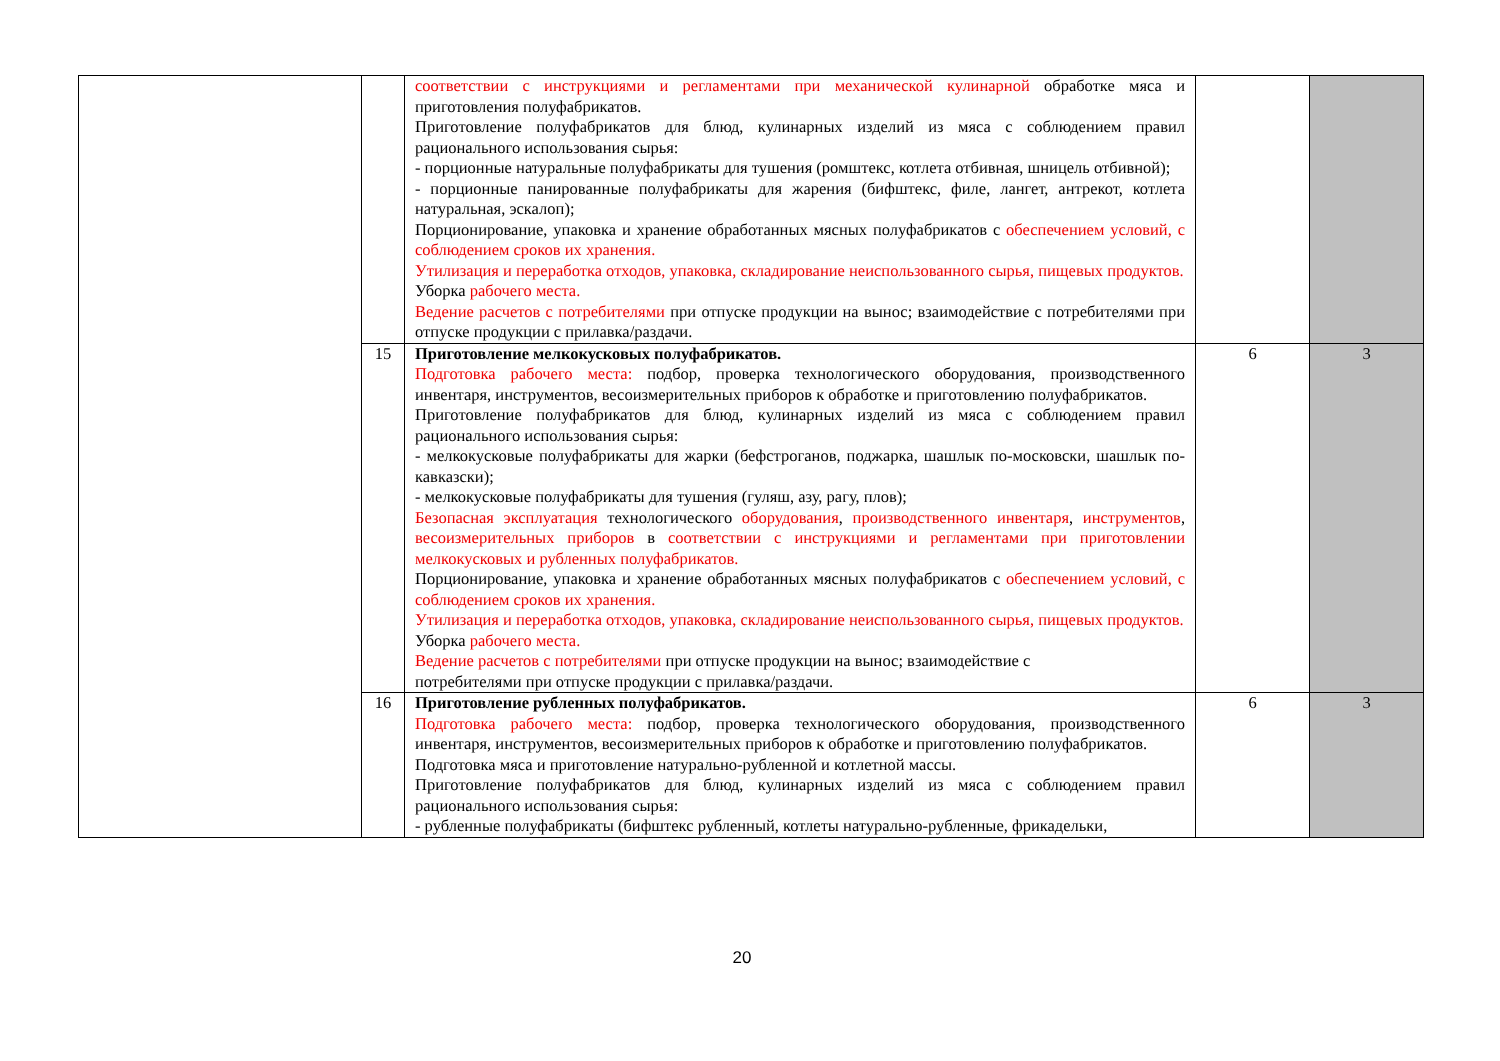| | | соответствии с инструкциями и регламентами при механической кулинарной обработке мяса и приготовления полуфабрикатов. Приготовление полуфабрикатов для блюд, кулинарных изделий из мяса с соблюдением правил рационального использования сырья: - порционные натуральные полуфабрикаты для тушения (ромштекс, котлета отбивная, шницель отбивной); - порционные панированные полуфабрикаты для жарения (бифштекс, филе, лангет, антрекот, котлета натуральная, эскалоп); Порционирование, упаковка и хранение обработанных мясных полуфабрикатов с обеспечением условий, с соблюдением сроков их хранения. Утилизация и переработка отходов, упаковка, складирование неиспользованного сырья, пищевых продуктов. Уборка рабочего места. Ведение расчетов с потребителями при отпуске продукции на вынос; взаимодействие с потребителями при отпуске продукции с прилавка/раздачи. | | |
| | 15 | Приготовление мелкокусковых полуфабрикатов. Подготовка рабочего места: подбор, проверка технологического оборудования, производственного инвентаря, инструментов, весоизмерительных приборов к обработке и приготовлению полуфабрикатов. Приготовление полуфабрикатов для блюд, кулинарных изделий из мяса с соблюдением правил рационального использования сырья: - мелкокусковые полуфабрикаты для жарки (бефстроганов, поджарка, шашлык по-московски, шашлык по-кавказски); - мелкокусковые полуфабрикаты для тушения (гуляш, азу, рагу, плов); Безопасная эксплуатация технологического оборудования , производственного инвентаря , инструментов , весоизмерительных приборов в соответствии с инструкциями и регламентами при приготовлении мелкокусковых и рубленных полуфабрикатов. Порционирование, упаковка и хранение обработанных мясных полуфабрикатов с обеспечением условий, с соблюдением сроков их хранения. Утилизация и переработка отходов, упаковка, складирование неиспользованного сырья, пищевых продуктов. Уборка рабочего места. Ведение расчетов с потребителями при отпуске продукции на вынос; взаимодействие с потребителями при отпуске продукции с прилавка/раздачи. | 6 | 3 |
| | 16 | Приготовление рубленных полуфабрикатов. Подготовка рабочего места: подбор, проверка технологического оборудования, производственного инвентаря, инструментов, весоизмерительных приборов к обработке и приготовлению полуфабрикатов. Подготовка мяса и приготовление натурально-рубленной и котлетной массы. Приготовление полуфабрикатов для блюд, кулинарных изделий из мяса с соблюдением правил рационального использования сырья: - рубленные полуфабрикаты (бифштекс рубленный, котлеты натурально-рубленные, фрикадельки, | 6 | 3 |
20